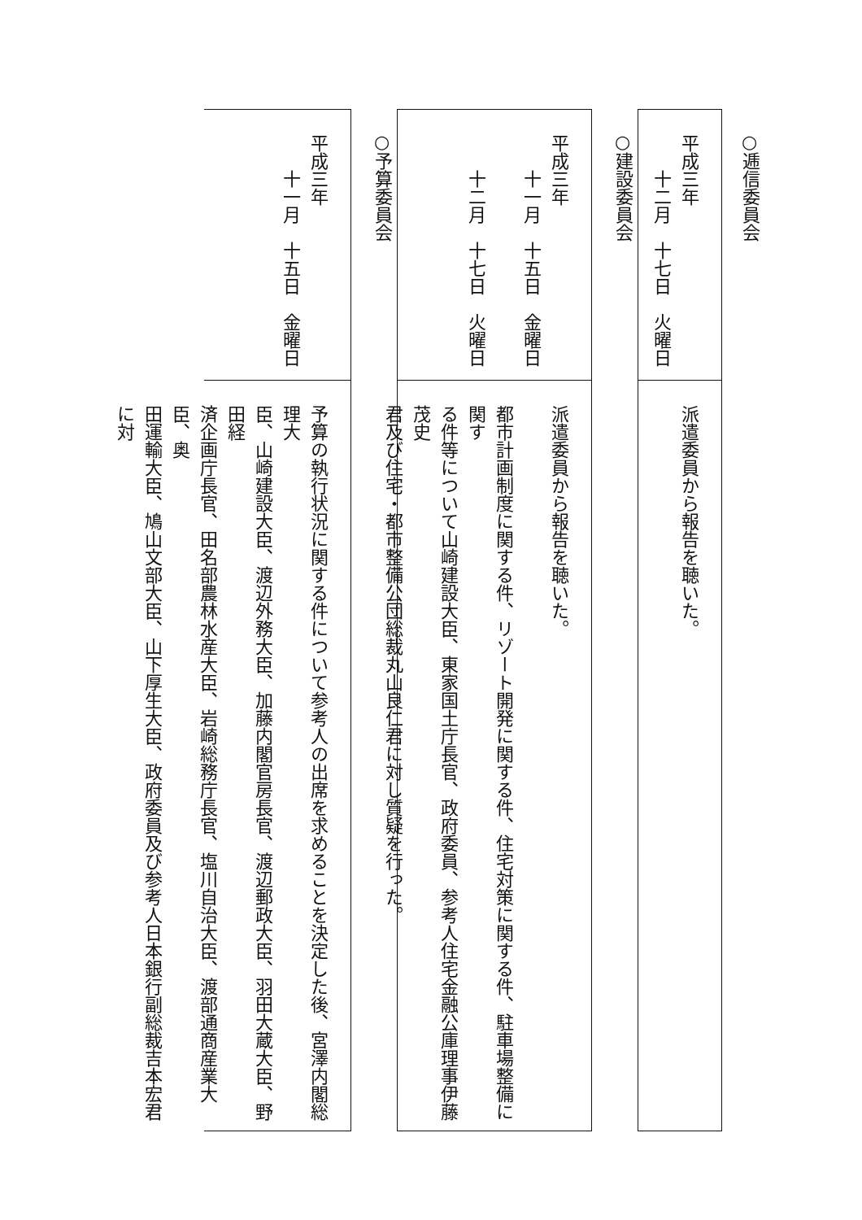○逓信委員会
平成三年
十二月　十七日　火曜日
派遣委員から報告を聴いた。
○建設委員会
平成三年
十一月　十五日　金曜日
十二月　十七日　火曜日
派遣委員から報告を聴いた。
都市計画制度に関する件、リゾート開発に関する件、住宅対策に関する件、駐車場整備に関す
る件等について山崎建設大臣、東家国土庁長官、政府委員、参考人住宅金融公庫理事伊藤茂史
君及び住宅・都市整備公団総裁丸山良仁君に対し質疑を行った。
○予算委員会
平成三年
十一月　十五日　金曜日
予算の執行状況に関する件について参考人の出席を求めることを決定した後、宮澤内閣総理大
臣、山崎建設大臣、渡辺外務大臣、加藤内閣官房長官、渡辺郵政大臣、羽田大蔵大臣、野田経
済企画庁長官、田名部農林水産大臣、岩崎総務庁長官、塩川自治大臣、渡部通商産業大臣、奥
田運輸大臣、鳩山文部大臣、山下厚生大臣、政府委員及び参考人日本銀行副総裁吉本宏君に対